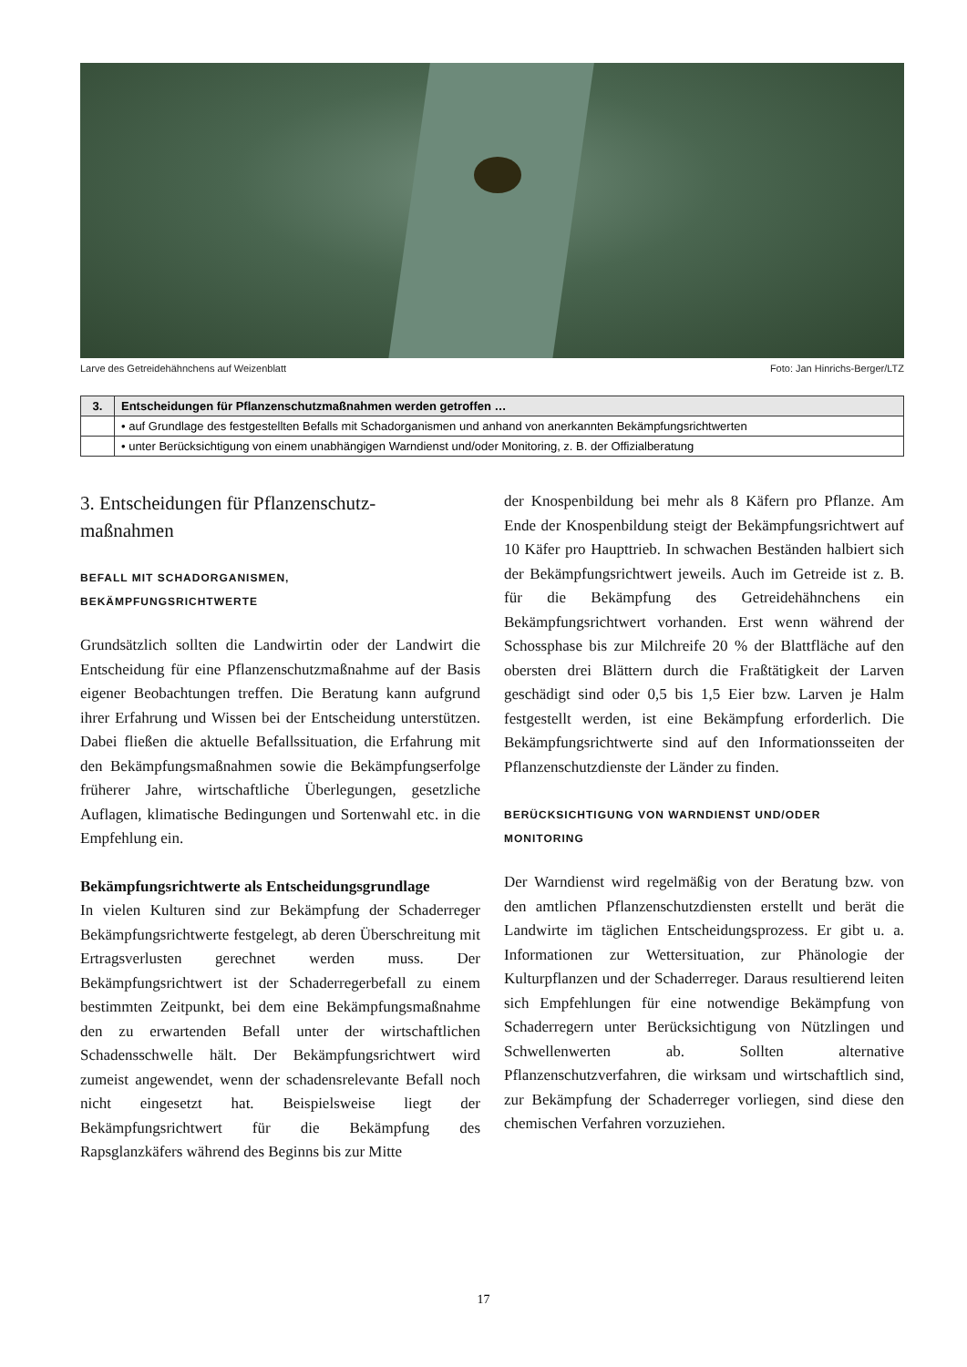Larve des Getreidehähnchens auf Weizenblatt Foto: Jan Hinrichs-Berger/LTZ
| 3. | Entscheidungen für Pflanzenschutzmaßnahmen werden getroffen … |
| --- | --- |
| | • auf Grundlage des festgestellten Befalls mit Schadorganismen und anhand von anerkannten Bekämpfungsrichtwerten |
| | • unter Berücksichtigung von einem unabhängigen Warndienst und/oder Monitoring, z. B. der Offizialberatung |
3. Entscheidungen für Pflanzenschutz-
maßnahmen
BEFALL MIT SCHADORGANISMEN,
BEKÄMPFUNGSRICHTWERTE
Grundsätzlich sollten die Landwirtin oder der Landwirt die Entscheidung für eine Pflanzenschutzmaßnahme auf der Basis eigener Beobachtungen treffen. Die Beratung kann aufgrund ihrer Erfahrung und Wissen bei der Entscheidung unterstützen. Dabei fließen die aktuelle Befallssituation, die Erfahrung mit den Bekämpfungsmaßnahmen sowie die Bekämpfungserfolge früherer Jahre, wirtschaftliche Überlegungen, gesetzliche Auflagen, klimatische Bedingungen und Sortenwahl etc. in die Empfehlung ein.
Bekämpfungsrichtwerte als Entscheidungsgrundlage
In vielen Kulturen sind zur Bekämpfung der Schaderreger Bekämpfungsrichtwerte festgelegt, ab deren Überschreitung mit Ertragsverlusten gerechnet werden muss. Der Bekämpfungsrichtwert ist der Schaderregerbefall zu einem bestimmten Zeitpunkt, bei dem eine Bekämpfungsmaßnahme den zu erwartenden Befall unter der wirtschaftlichen Schadensschwelle hält. Der Bekämpfungsrichtwert wird zumeist angewendet, wenn der schadensrelevante Befall noch nicht eingesetzt hat. Beispielsweise liegt der Bekämpfungsrichtwert für die Bekämpfung des Rapsglanzkäfers während des Beginns bis zur Mitte
der Knospenbildung bei mehr als 8 Käfern pro Pflanze. Am Ende der Knospenbildung steigt der Bekämpfungsrichtwert auf 10 Käfer pro Haupttrieb. In schwachen Beständen halbiert sich der Bekämpfungsrichtwert jeweils. Auch im Getreide ist z. B. für die Bekämpfung des Getreidehähnchens ein Bekämpfungsrichtwert vorhanden. Erst wenn während der Schossphase bis zur Milchreife 20 % der Blattfläche auf den obersten drei Blättern durch die Fraßtätigkeit der Larven geschädigt sind oder 0,5 bis 1,5 Eier bzw. Larven je Halm festgestellt werden, ist eine Bekämpfung erforderlich. Die Bekämpfungsrichtwerte sind auf den Informationsseiten der Pflanzenschutzdienste der Länder zu finden.
BERÜCKSICHTIGUNG VON WARNDIENST UND/ODER
MONITORING
Der Warndienst wird regelmäßig von der Beratung bzw. von den amtlichen Pflanzenschutzdiensten erstellt und berät die Landwirte im täglichen Entscheidungsprozess. Er gibt u. a. Informationen zur Wettersituation, zur Phänologie der Kulturpflanzen und der Schaderreger. Daraus resultierend leiten sich Empfehlungen für eine notwendige Bekämpfung von Schaderregern unter Berücksichtigung von Nützlingen und Schwellenwerten ab. Sollten alternative Pflanzenschutzverfahren, die wirksam und wirtschaftlich sind, zur Bekämpfung der Schaderreger vorliegen, sind diese den chemischen Verfahren vorzuziehen.
17